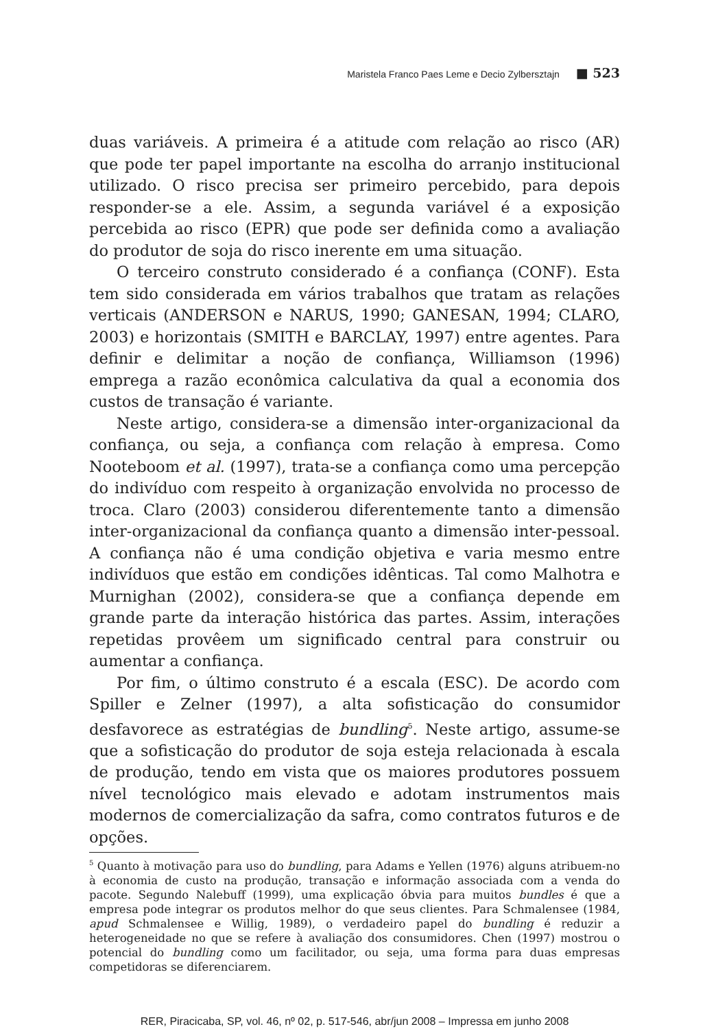Maristela Franco Paes Leme e Decio Zylbersztajn ■ 523
duas variáveis. A primeira é a atitude com relação ao risco (AR) que pode ter papel importante na escolha do arranjo institucional utilizado. O risco precisa ser primeiro percebido, para depois responder-se a ele. Assim, a segunda variável é a exposição percebida ao risco (EPR) que pode ser definida como a avaliação do produtor de soja do risco inerente em uma situação.
O terceiro construto considerado é a confiança (CONF). Esta tem sido considerada em vários trabalhos que tratam as relações verticais (ANDERSON e NARUS, 1990; GANESAN, 1994; CLARO, 2003) e horizontais (SMITH e BARCLAY, 1997) entre agentes. Para definir e delimitar a noção de confiança, Williamson (1996) emprega a razão econômica calculativa da qual a economia dos custos de transação é variante.
Neste artigo, considera-se a dimensão inter-organizacional da confiança, ou seja, a confiança com relação à empresa. Como Nooteboom et al. (1997), trata-se a confiança como uma percepção do indivíduo com respeito à organização envolvida no processo de troca. Claro (2003) considerou diferentemente tanto a dimensão inter-organizacional da confiança quanto a dimensão inter-pessoal. A confiança não é uma condição objetiva e varia mesmo entre indivíduos que estão em condições idênticas. Tal como Malhotra e Murnighan (2002), considera-se que a confiança depende em grande parte da interação histórica das partes. Assim, interações repetidas provêem um significado central para construir ou aumentar a confiança.
Por fim, o último construto é a escala (ESC). De acordo com Spiller e Zelner (1997), a alta sofisticação do consumidor desfavorece as estratégias de bundling<sup>5</sup>. Neste artigo, assume-se que a sofisticação do produtor de soja esteja relacionada à escala de produção, tendo em vista que os maiores produtores possuem nível tecnológico mais elevado e adotam instrumentos mais modernos de comercialização da safra, como contratos futuros e de opções.
<sup>5</sup> Quanto à motivação para uso do bundling, para Adams e Yellen (1976) alguns atribuem-no à economia de custo na produção, transação e informação associada com a venda do pacote. Segundo Nalebuff (1999), uma explicação óbvia para muitos bundles é que a empresa pode integrar os produtos melhor do que seus clientes. Para Schmalensee (1984, apud Schmalensee e Willig, 1989), o verdadeiro papel do bundling é reduzir a heterogeneidade no que se refere à avaliação dos consumidores. Chen (1997) mostrou o potencial do bundling como um facilitador, ou seja, uma forma para duas empresas competidoras se diferenciarem.
RER, Piracicaba, SP, vol. 46, nº 02, p. 517-546, abr/jun 2008 – Impressa em junho 2008